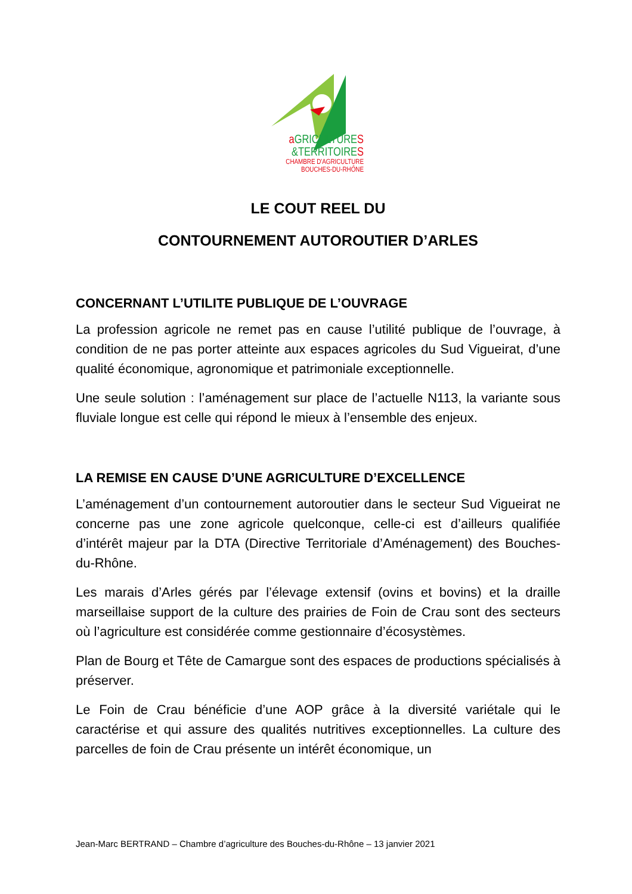a GRICULTURES
&TERRITOIRES
CHAMBRE D'AGRICULTURE
BOUCHES-DU-RHÔNE
LE COUT REEL DU
CONTOURNEMENT AUTOROUTIER D’ARLES
CONCERNANT L’UTILITE PUBLIQUE DE L’OUVRAGE
La profession agricole ne remet pas en cause l’utilité publique de l’ouvrage, à condition de ne pas porter atteinte aux espaces agricoles du Sud Vigueirat, d’une qualité économique, agronomique et patrimoniale exceptionnelle.
Une seule solution : l’aménagement sur place de l’actuelle N113, la variante sous fluviale longue est celle qui répond le mieux à l’ensemble des enjeux.
LA REMISE EN CAUSE D’UNE AGRICULTURE D’EXCELLENCE
L’aménagement d’un contournement autoroutier dans le secteur Sud Vigueirat ne concerne pas une zone agricole quelconque, celle-ci est d’ailleurs qualifiée d’intérêt majeur par la DTA (Directive Territoriale d’Aménagement) des Bouches-du-Rhône.
Les marais d’Arles gérés par l’élevage extensif (ovins et bovins) et la draille marseillaise support de la culture des prairies de Foin de Crau sont des secteurs où l’agriculture est considérée comme gestionnaire d’écosystèmes.
Plan de Bourg et Tête de Camargue sont des espaces de productions spécialisés à préserver.
Le Foin de Crau bénéficie d’une AOP grâce à la diversité variétale qui le caractérise et qui assure des qualités nutritives exceptionnelles. La culture des parcelles de foin de Crau présente un intérêt économique, un
Jean-Marc BERTRAND – Chambre d’agriculture des Bouches-du-Rhône – 13 janvier 2021